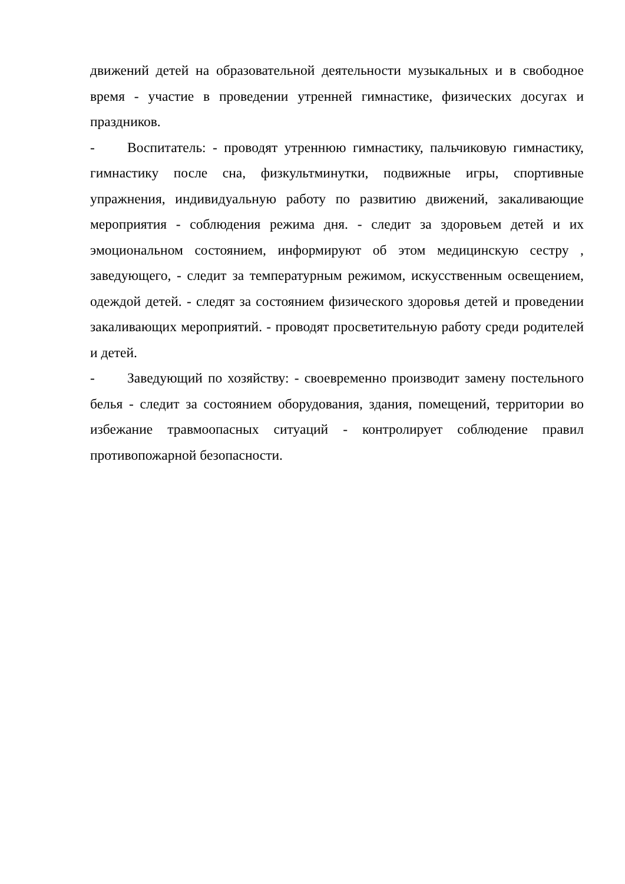движений детей на образовательной деятельности музыкальных и в свободное время - участие в проведении утренней гимнастике, физических досугах и праздников.
- Воспитатель: - проводят утреннюю гимнастику, пальчиковую гимнастику, гимнастику после сна, физкультминутки, подвижные игры, спортивные упражнения, индивидуальную работу по развитию движений, закаливающие мероприятия - соблюдения режима дня. - следит за здоровьем детей и их эмоциональном состоянием, информируют об этом медицинскую сестру , заведующего, - следит за температурным режимом, искусственным освещением, одеждой детей. - следят за состоянием физического здоровья детей и проведении закаливающих мероприятий. - проводят просветительную работу среди родителей и детей.
- Заведующий по хозяйству: - своевременно производит замену постельного белья - следит за состоянием оборудования, здания, помещений, территории во избежание травмоопасных ситуаций - контролирует соблюдение правил противопожарной безопасности.